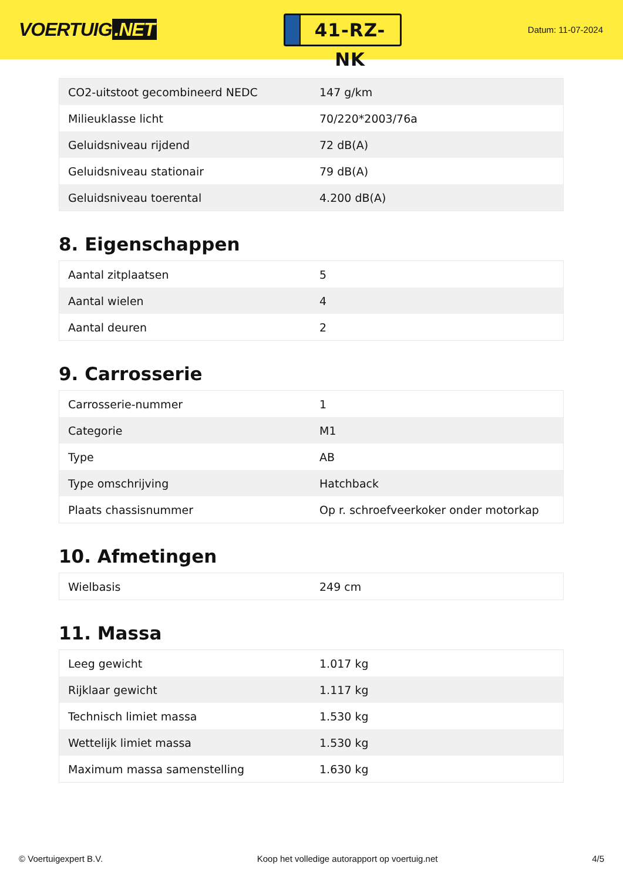VOERTUIG.NET
41-RZ-NK
Datum: 11-07-2024
| CO2-uitstoot gecombineerd NEDC | 147 g/km |
| Milieuklasse licht | 70/220*2003/76a |
| Geluidsniveau rijdend | 72 dB(A) |
| Geluidsniveau stationair | 79 dB(A) |
| Geluidsniveau toerental | 4.200 dB(A) |
8. Eigenschappen
| Aantal zitplaatsen | 5 |
| Aantal wielen | 4 |
| Aantal deuren | 2 |
9. Carrosserie
| Carrosserie-nummer | 1 |
| Categorie | M1 |
| Type | AB |
| Type omschrijving | Hatchback |
| Plaats chassisnummer | Op r. schroefveerkoker onder motorkap |
10. Afmetingen
| Wielbasis | 249 cm |
11. Massa
| Leeg gewicht | 1.017 kg |
| Rijklaar gewicht | 1.117 kg |
| Technisch limiet massa | 1.530 kg |
| Wettelijk limiet massa | 1.530 kg |
| Maximum massa samenstelling | 1.630 kg |
© Voertuigexpert B.V. Koop het volledige autorapport op voertuig.net 4/5